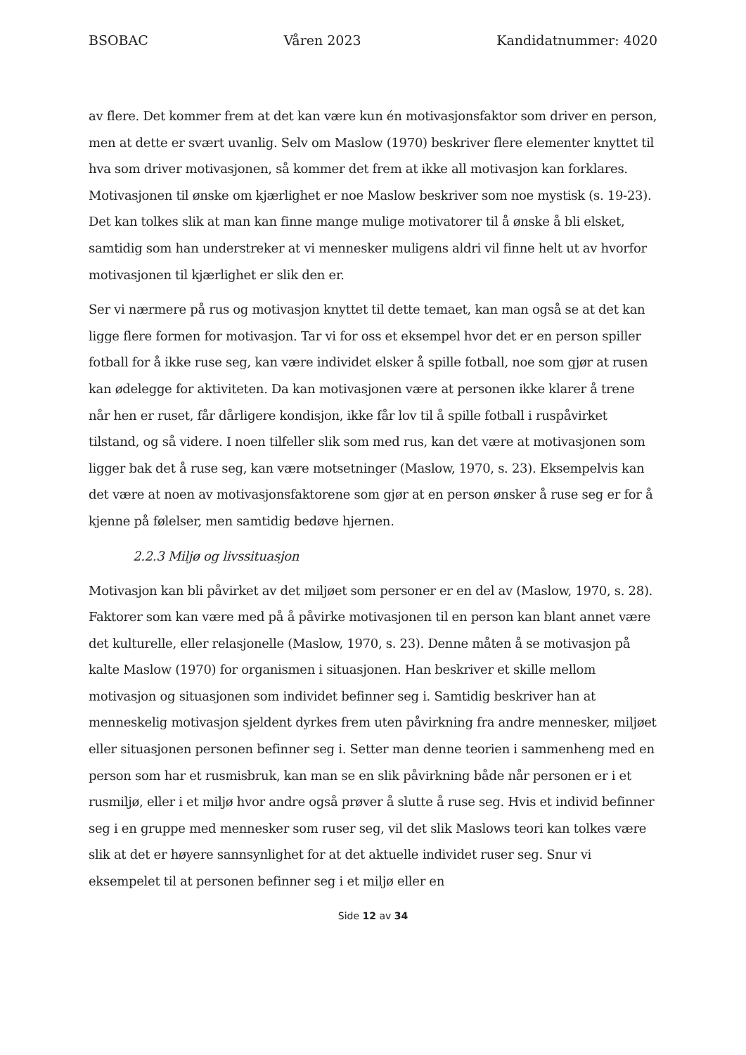BSOBAC Våren 2023 Kandidatnummer: 4020
av flere. Det kommer frem at det kan være kun én motivasjonsfaktor som driver en person, men at dette er svært uvanlig. Selv om Maslow (1970) beskriver flere elementer knyttet til hva som driver motivasjonen, så kommer det frem at ikke all motivasjon kan forklares. Motivasjonen til ønske om kjærlighet er noe Maslow beskriver som noe mystisk (s. 19-23). Det kan tolkes slik at man kan finne mange mulige motivatorer til å ønske å bli elsket, samtidig som han understreker at vi mennesker muligens aldri vil finne helt ut av hvorfor motivasjonen til kjærlighet er slik den er.
Ser vi nærmere på rus og motivasjon knyttet til dette temaet, kan man også se at det kan ligge flere formen for motivasjon. Tar vi for oss et eksempel hvor det er en person spiller fotball for å ikke ruse seg, kan være individet elsker å spille fotball, noe som gjør at rusen kan ødelegge for aktiviteten. Da kan motivasjonen være at personen ikke klarer å trene når hen er ruset, får dårligere kondisjon, ikke får lov til å spille fotball i ruspåvirket tilstand, og så videre. I noen tilfeller slik som med rus, kan det være at motivasjonen som ligger bak det å ruse seg, kan være motsetninger (Maslow, 1970, s. 23). Eksempelvis kan det være at noen av motivasjonsfaktorene som gjør at en person ønsker å ruse seg er for å kjenne på følelser, men samtidig bedøve hjernen.
2.2.3 Miljø og livssituasjon
Motivasjon kan bli påvirket av det miljøet som personer er en del av (Maslow, 1970, s. 28). Faktorer som kan være med på å påvirke motivasjonen til en person kan blant annet være det kulturelle, eller relasjonelle (Maslow, 1970, s. 23). Denne måten å se motivasjon på kalte Maslow (1970) for organismen i situasjonen. Han beskriver et skille mellom motivasjon og situasjonen som individet befinner seg i. Samtidig beskriver han at menneskelig motivasjon sjeldent dyrkes frem uten påvirkning fra andre mennesker, miljøet eller situasjonen personen befinner seg i. Setter man denne teorien i sammenheng med en person som har et rusmisbruk, kan man se en slik påvirkning både når personen er i et rusmiljø, eller i et miljø hvor andre også prøver å slutte å ruse seg. Hvis et individ befinner seg i en gruppe med mennesker som ruser seg, vil det slik Maslows teori kan tolkes være slik at det er høyere sannsynlighet for at det aktuelle individet ruser seg. Snur vi eksempelet til at personen befinner seg i et miljø eller en
Side 12 av 34